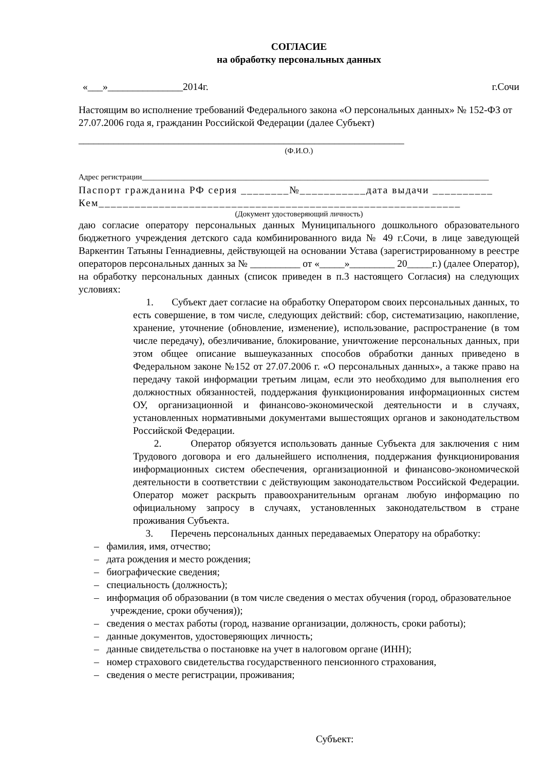СОГЛАСИЕ
на обработку персональных данных
«___»_______________2014г. г.Сочи
Настоящим во исполнение требований Федерального закона «О персональных данных» № 152-ФЗ от 27.07.2006 года я, гражданин Российской Федерации (далее Субъект)
_________________________________________________________________
(Ф.И.О.)
Адрес регистрации__________________________________________________________________________________________
Паспорт гражданина РФ серия ________№___________дата выдачи __________
Кем____________________________________________________________
(Документ удостоверяющий личность)
даю согласие оператору персональных данных Муниципального дошкольного образовательного бюджетного учреждения детского сада комбинированного вида № 49 г.Сочи, в лице заведующей Варкентин Татьяны Геннадиевны, действующей на основании Устава (зарегистрированному в реестре операторов персональных данных за № __________ от «_____»_________ 20_____г.) (далее Оператор), на обработку персональных данных (список приведен в п.3 настоящего Согласия) на следующих условиях:
1. Субъект дает согласие на обработку Оператором своих персональных данных, то есть совершение, в том числе, следующих действий: сбор, систематизацию, накопление, хранение, уточнение (обновление, изменение), использование, распространение (в том числе передачу), обезличивание, блокирование, уничтожение персональных данных, при этом общее описание вышеуказанных способов обработки данных приведено в Федеральном законе №152 от 27.07.2006 г. «О персональных данных», а также право на передачу такой информации третьим лицам, если это необходимо для выполнения его должностных обязанностей, поддержания функционирования информационных систем ОУ, организационной и финансово-экономической деятельности и в случаях, установленных нормативными документами вышестоящих органов и законодательством Российской Федерации.
2. Оператор обязуется использовать данные Субъекта для заключения с ним Трудового договора и его дальнейшего исполнения, поддержания функционирования информационных систем обеспечения, организационной и финансово-экономической деятельности в соответствии с действующим законодательством Российской Федерации. Оператор может раскрыть правоохранительным органам любую информацию по официальному запросу в случаях, установленных законодательством в стране проживания Субъекта.
3. Перечень персональных данных передаваемых Оператору на обработку:
– фамилия, имя, отчество;
– дата рождения и место рождения;
– биографические сведения;
– специальность (должность);
– информация об образовании (в том числе сведения о местах обучения (город, образовательное учреждение, сроки обучения));
– сведения о местах работы (город, название организации, должность, сроки работы);
– данные документов, удостоверяющих личность;
– данные свидетельства о постановке на учет в налоговом органе (ИНН);
– номер страхового свидетельства государственного пенсионного страхования,
– сведения о месте регистрации, проживания;
Субъект: